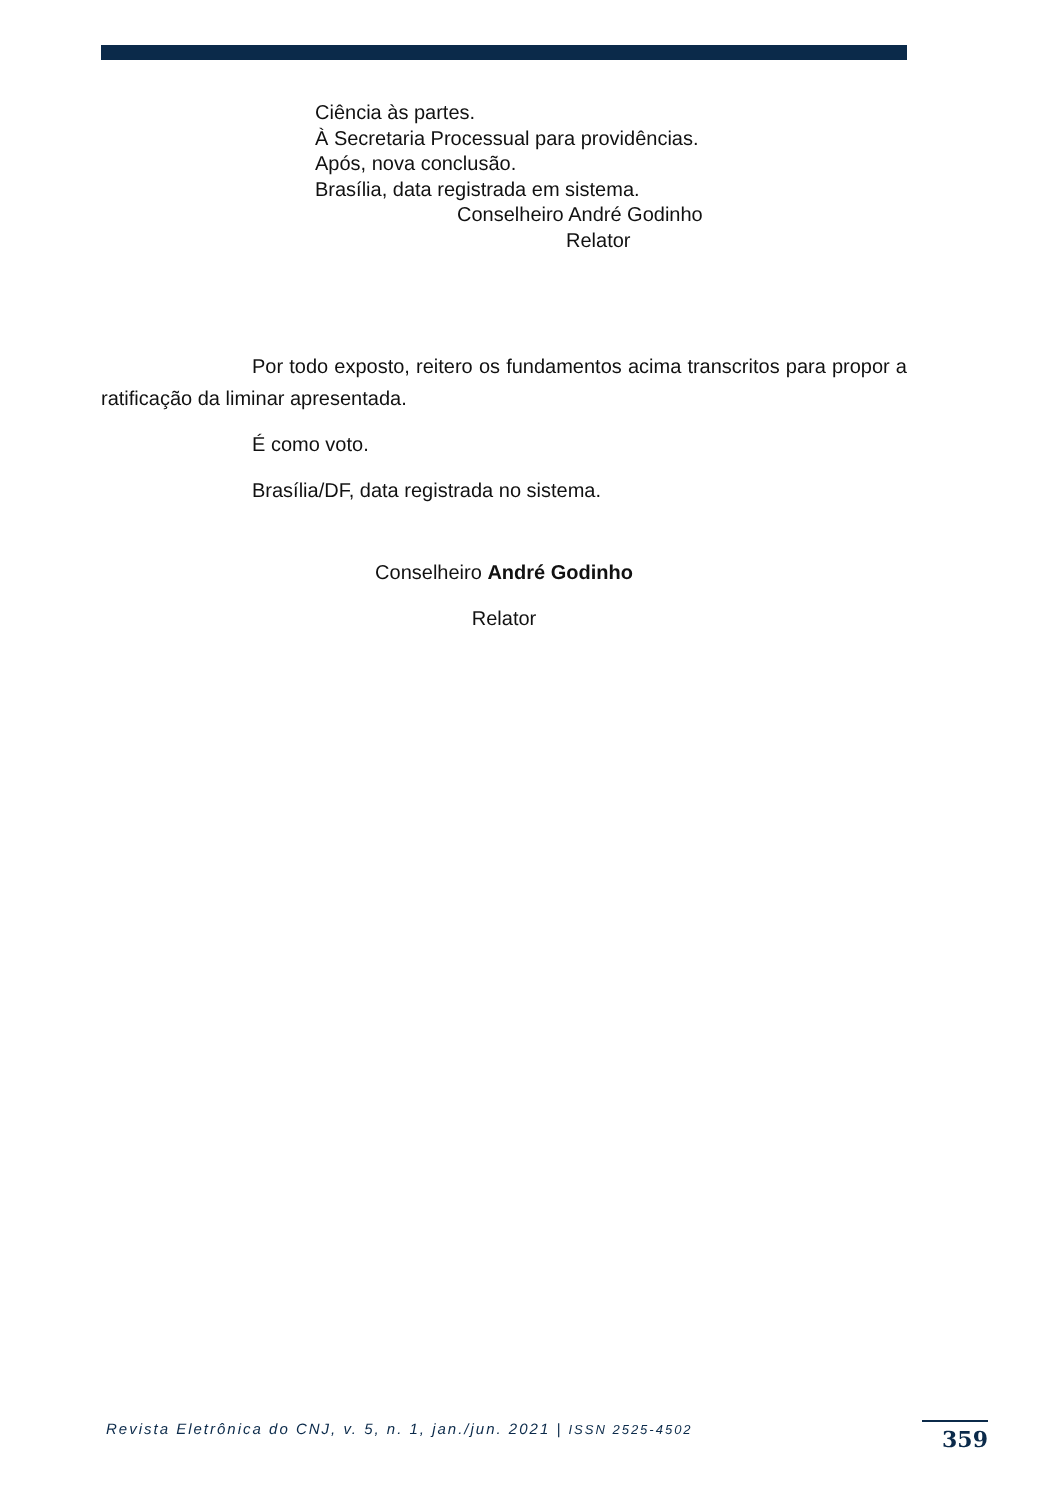Ciência às partes.
À Secretaria Processual para providências.
Após, nova conclusão.
Brasília, data registrada em sistema.
Conselheiro André Godinho
Relator
Por todo exposto, reitero os fundamentos acima transcritos para propor a ratificação da liminar apresentada.
É como voto.
Brasília/DF, data registrada no sistema.
Conselheiro André Godinho
Relator
Revista Eletrônica do CNJ, v. 5, n. 1, jan./jun. 2021 | ISSN 2525-4502
359